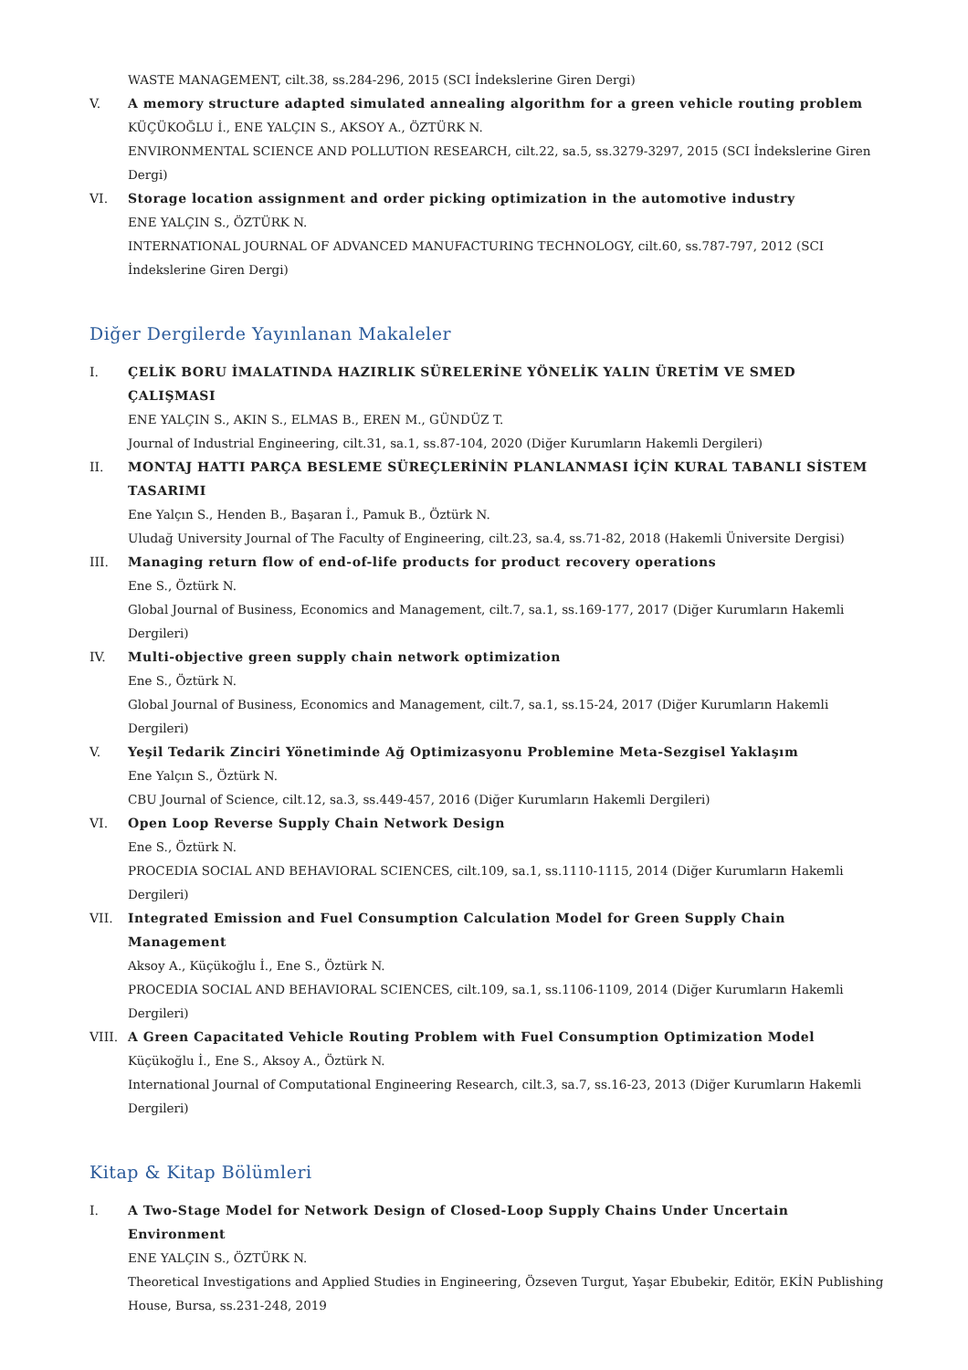WASTE MANAGEMENT, cilt.38, ss.284-296, 2015 (SCI İndekslerine Giren Dergi)
V. A memory structure adapted simulated annealing algorithm for a green vehicle routing problem
KÜÇÜKOĞLU İ., ENE YALÇIN S., AKSOY A., ÖZTÜRK N.
ENVIRONMENTAL SCIENCE AND POLLUTION RESEARCH, cilt.22, sa.5, ss.3279-3297, 2015 (SCI İndekslerine Giren Dergi)
VI. Storage location assignment and order picking optimization in the automotive industry
ENE YALÇIN S., ÖZTÜRK N.
INTERNATIONAL JOURNAL OF ADVANCED MANUFACTURING TECHNOLOGY, cilt.60, ss.787-797, 2012 (SCI İndekslerine Giren Dergi)
Diğer Dergilerde Yayınlanan Makaleler
I. ÇELİK BORU İMALATINDA HAZIRLIK SÜRELERİNE YÖNELİK YALIN ÜRETİM VE SMED ÇALIŞMASI
ENE YALÇIN S., AKIN S., ELMAS B., EREN M., GÜNDÜZ T.
Journal of Industrial Engineering, cilt.31, sa.1, ss.87-104, 2020 (Diğer Kurumların Hakemli Dergileri)
II. MONTAJ HATTI PARÇA BESLEME SÜREÇLERİNİN PLANLANMASI İÇİN KURAL TABANLI SİSTEM TASARIMI
Ene Yalçın S., Henden B., Başaran İ., Pamuk B., Öztürk N.
Uludağ University Journal of The Faculty of Engineering, cilt.23, sa.4, ss.71-82, 2018 (Hakemli Üniversite Dergisi)
III. Managing return flow of end-of-life products for product recovery operations
Ene S., Öztürk N.
Global Journal of Business, Economics and Management, cilt.7, sa.1, ss.169-177, 2017 (Diğer Kurumların Hakemli Dergileri)
IV. Multi-objective green supply chain network optimization
Ene S., Öztürk N.
Global Journal of Business, Economics and Management, cilt.7, sa.1, ss.15-24, 2017 (Diğer Kurumların Hakemli Dergileri)
V. Yeşil Tedarik Zinciri Yönetiminde Ağ Optimizasyonu Problemine Meta-Sezgisel Yaklaşım
Ene Yalçın S., Öztürk N.
CBU Journal of Science, cilt.12, sa.3, ss.449-457, 2016 (Diğer Kurumların Hakemli Dergileri)
VI. Open Loop Reverse Supply Chain Network Design
Ene S., Öztürk N.
PROCEDIA SOCIAL AND BEHAVIORAL SCIENCES, cilt.109, sa.1, ss.1110-1115, 2014 (Diğer Kurumların Hakemli Dergileri)
VII. Integrated Emission and Fuel Consumption Calculation Model for Green Supply Chain Management
Aksoy A., Küçükoğlu İ., Ene S., Öztürk N.
PROCEDIA SOCIAL AND BEHAVIORAL SCIENCES, cilt.109, sa.1, ss.1106-1109, 2014 (Diğer Kurumların Hakemli Dergileri)
VIII. A Green Capacitated Vehicle Routing Problem with Fuel Consumption Optimization Model
Küçükoğlu İ., Ene S., Aksoy A., Öztürk N.
International Journal of Computational Engineering Research, cilt.3, sa.7, ss.16-23, 2013 (Diğer Kurumların Hakemli Dergileri)
Kitap & Kitap Bölümleri
I. A Two-Stage Model for Network Design of Closed-Loop Supply Chains Under Uncertain Environment
ENE YALÇIN S., ÖZTÜRK N.
Theoretical Investigations and Applied Studies in Engineering, Özseven Turgut, Yaşar Ebubekir, Editör, EKİN Publishing House, Bursa, ss.231-248, 2019